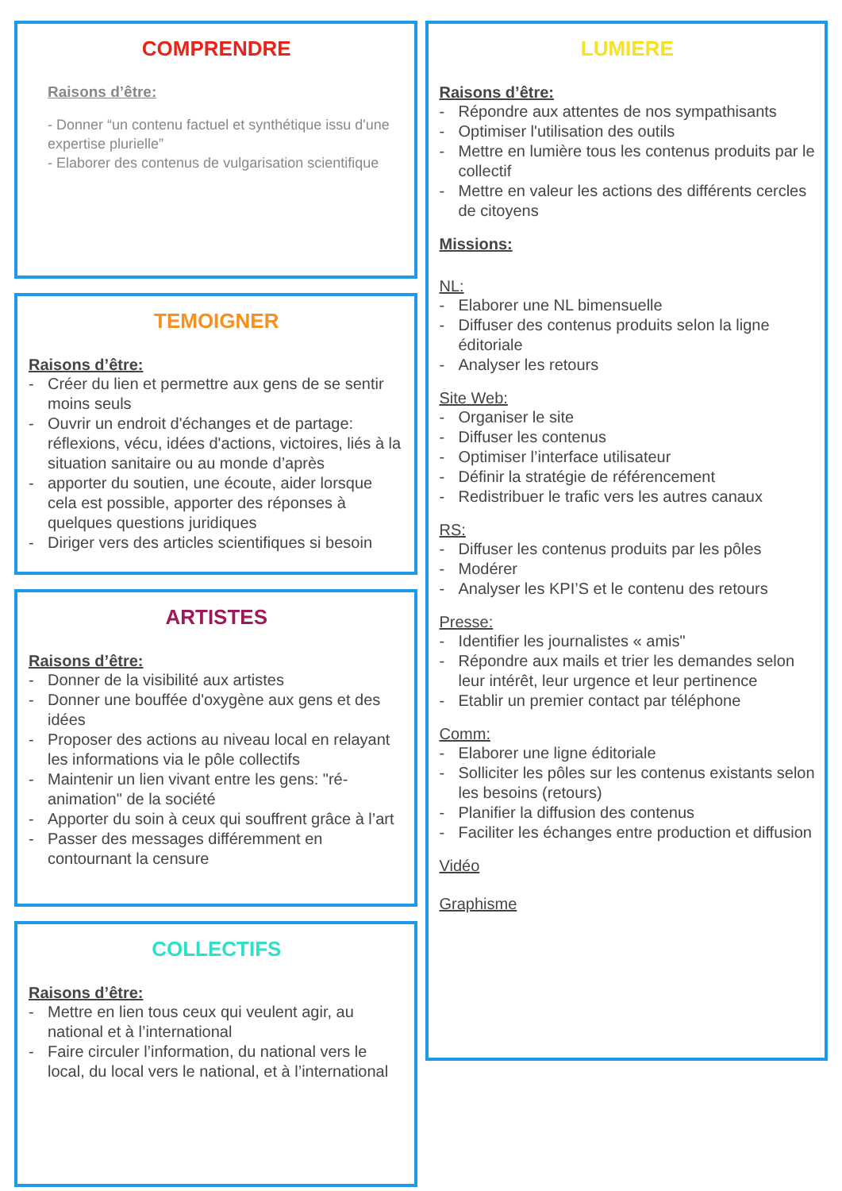COMPRENDRE
Raisons d’être:
- Donner “un contenu factuel et synthétique issu d'une expertise plurielle”
- Elaborer des contenus de vulgarisation scientifique
TEMOIGNER
Raisons d’être:
- Créer du lien et permettre aux gens de se sentir moins seuls
- Ouvrir un endroit d'échanges et de partage: réflexions, vécu, idées d'actions, victoires, liés à la situation sanitaire ou au monde d’après
- apporter du soutien, une écoute, aider lorsque cela est possible, apporter des réponses à quelques questions juridiques
- Diriger vers des articles scientifiques si besoin
ARTISTES
Raisons d’être:
- Donner de la visibilité aux artistes
- Donner une bouffée d'oxygène aux gens et des idées
- Proposer des actions au niveau local en relayant les informations via le pôle collectifs
- Maintenir un lien vivant entre les gens: "ré-animation" de la société
- Apporter du soin à ceux qui souffrent grâce à l’art
- Passer des messages différemment en contournant la censure
COLLECTIFS
Raisons d’être:
- Mettre en lien tous ceux qui veulent agir, au national et à l’international
- Faire circuler l’information, du national vers le local, du local vers le national, et à l’international
LUMIERE
Raisons d’être:
- Répondre aux attentes de nos sympathisants
- Optimiser l'utilisation des outils
- Mettre en lumière tous les contenus produits par le collectif
- Mettre en valeur les actions des différents cercles de citoyens
Missions:
NL:
- Elaborer une NL bimensuelle
- Diffuser des contenus produits selon la ligne éditoriale
- Analyser les retours
Site Web:
- Organiser le site
- Diffuser les contenus
- Optimiser l’interface utilisateur
- Définir la stratégie de référencement
- Redistribuer le trafic vers les autres canaux
RS:
- Diffuser les contenus produits par les pôles
- Modérer
- Analyser les KPI’S et le contenu des retours
Presse:
- Identifier les journalistes « amis"
- Répondre aux mails et trier les demandes selon leur intérêt, leur urgence et leur pertinence
- Etablir un premier contact par téléphone
Comm:
- Elaborer une ligne éditoriale
- Solliciter les pôles sur les contenus existants selon les besoins (retours)
- Planifier la diffusion des contenus
- Faciliter les échanges entre production et diffusion
Vidéo
Graphisme